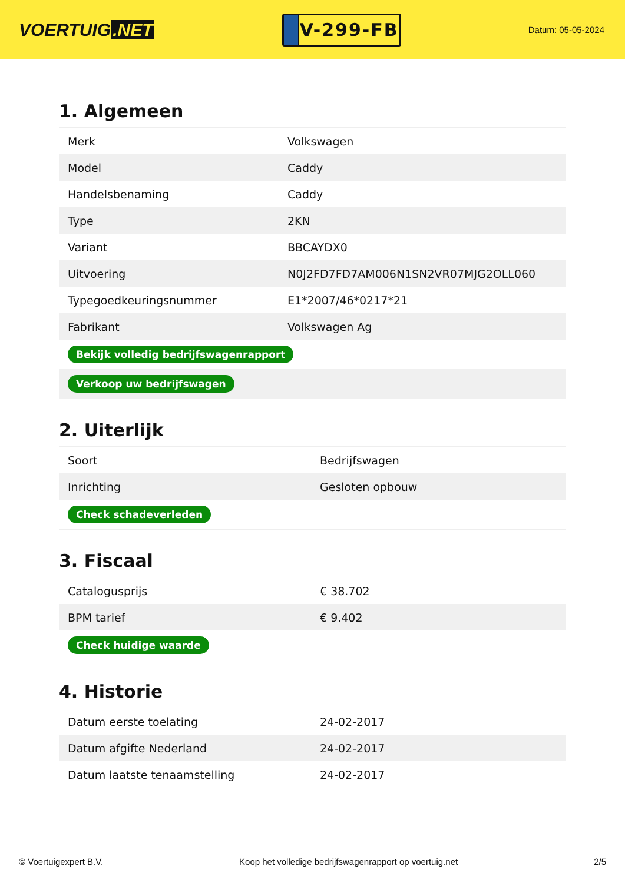VOERTUIG.NET
V-299-FB
Datum: 05-05-2024
1. Algemeen
| Merk | Volkswagen |
| Model | Caddy |
| Handelsbenaming | Caddy |
| Type | 2KN |
| Variant | BBCAYDX0 |
| Uitvoering | N0J2FD7FD7AM006N1SN2VR07MJG2OLL060 |
| Typegoedkeuringsnummer | E1*2007/46*0217*21 |
| Fabrikant | Volkswagen Ag |
| Bekijk volledig bedrijfswagenrapport | |
| Verkoop uw bedrijfswagen | |
2. Uiterlijk
| Soort | Bedrijfswagen |
| Inrichting | Gesloten opbouw |
| Check schadeverleden | |
3. Fiscaal
| Catalogusprijs | € 38.702 |
| BPM tarief | € 9.402 |
| Check huidige waarde | |
4. Historie
| Datum eerste toelating | 24-02-2017 |
| Datum afgifte Nederland | 24-02-2017 |
| Datum laatste tenaamstelling | 24-02-2017 |
© Voertuigexpert B.V. Koop het volledige bedrijfswagenrapport op voertuig.net 2/5